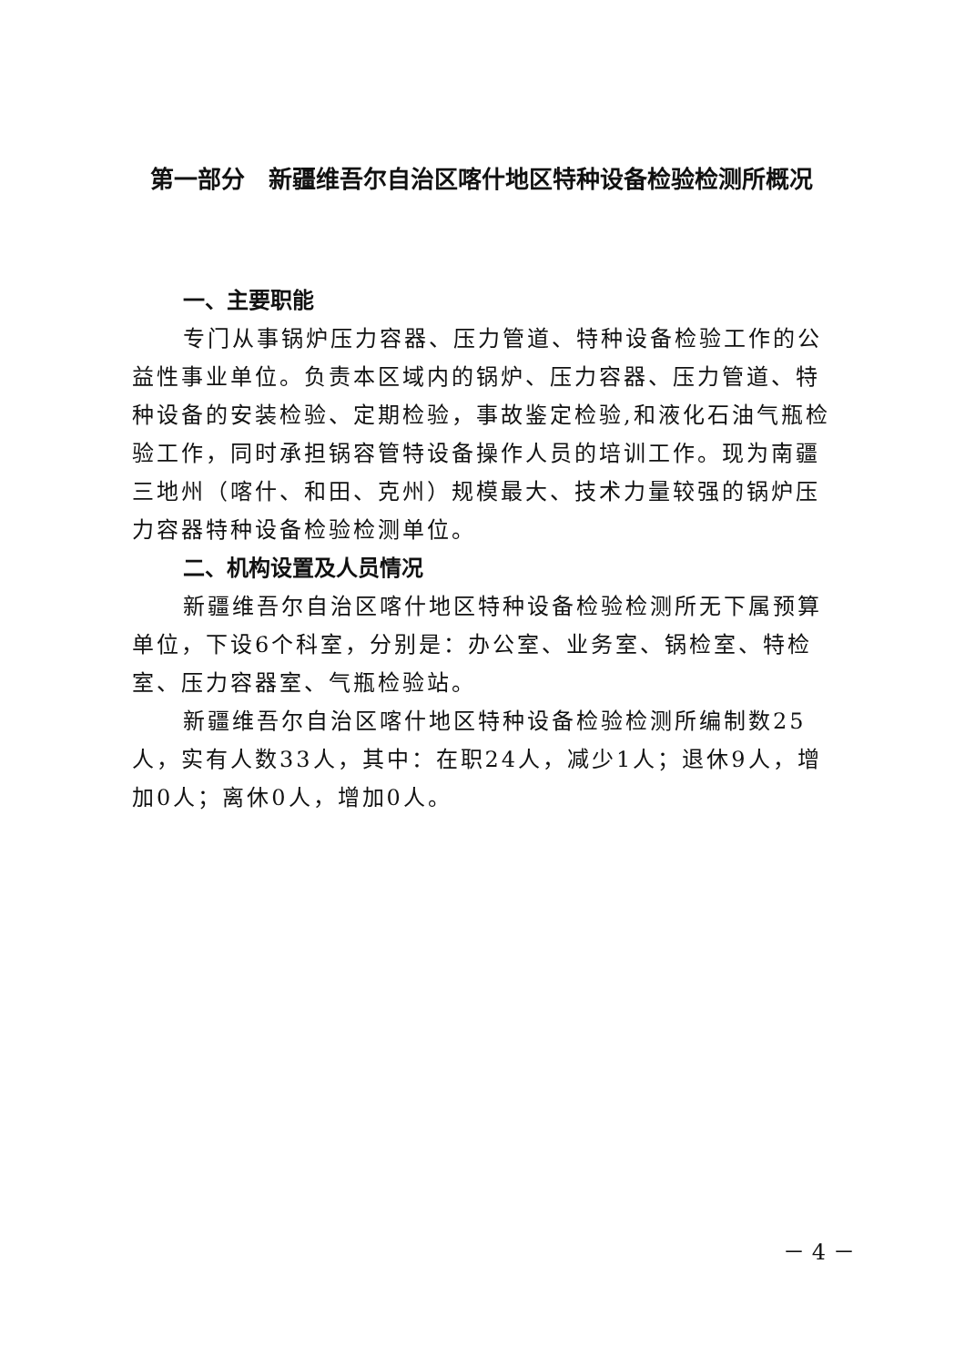第一部分　新疆维吾尔自治区喀什地区特种设备检验检测所概况
一、主要职能
专门从事锅炉压力容器、压力管道、特种设备检验工作的公益性事业单位。负责本区域内的锅炉、压力容器、压力管道、特种设备的安装检验、定期检验，事故鉴定检验,和液化石油气瓶检验工作，同时承担锅容管特设备操作人员的培训工作。现为南疆三地州（喀什、和田、克州）规模最大、技术力量较强的锅炉压力容器特种设备检验检测单位。
二、机构设置及人员情况
新疆维吾尔自治区喀什地区特种设备检验检测所无下属预算单位，下设6个科室，分别是：办公室、业务室、锅检室、特检室、压力容器室、气瓶检验站。
新疆维吾尔自治区喀什地区特种设备检验检测所编制数25人，实有人数33人，其中：在职24人，减少1人；退休9人，增加0人；离休0人，增加0人。
－ 4 －